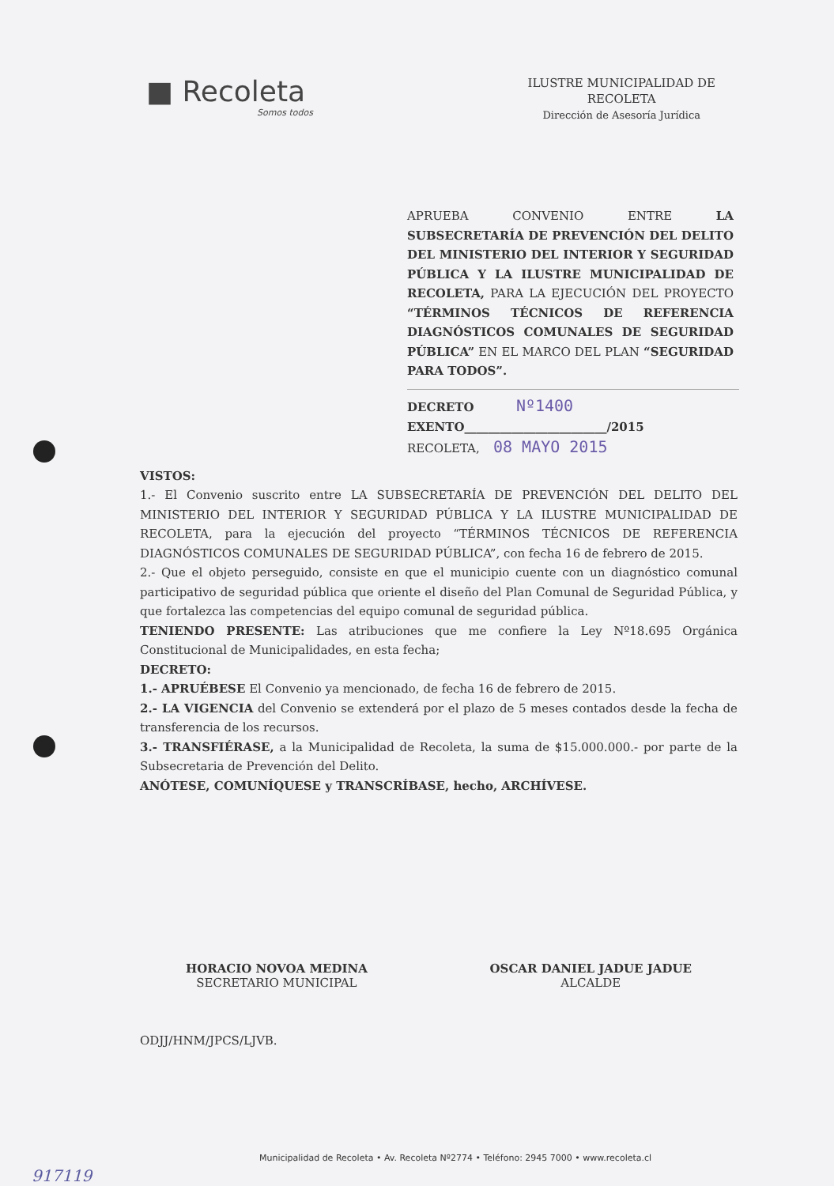■ Recoleta
Somos todos
ILUSTRE MUNICIPALIDAD DE
RECOLETA
Dirección de Asesoría Jurídica
APRUEBA CONVENIO ENTRE LA SUBSECRETARÍA DE PREVENCIÓN DEL DELITO DEL MINISTERIO DEL INTERIOR Y SEGURIDAD PÚBLICA Y LA ILUSTRE MUNICIPALIDAD DE RECOLETA, PARA LA EJECUCIÓN DEL PROYECTO “TÉRMINOS TÉCNICOS DE REFERENCIA DIAGNÓSTICOS COMUNALES DE SEGURIDAD PÚBLICA” EN EL MARCO DEL PLAN “SEGURIDAD PARA TODOS”.
DECRETO Nº1400
EXENTO________________________/2015
RECOLETA, 08 MAYO 2015
VISTOS:
1.- El Convenio suscrito entre LA SUBSECRETARÍA DE PREVENCIÓN DEL DELITO DEL MINISTERIO DEL INTERIOR Y SEGURIDAD PÚBLICA Y LA ILUSTRE MUNICIPALIDAD DE RECOLETA, para la ejecución del proyecto “TÉRMINOS TÉCNICOS DE REFERENCIA DIAGNÓSTICOS COMUNALES DE SEGURIDAD PÚBLICA”, con fecha 16 de febrero de 2015.
2.- Que el objeto perseguido, consiste en que el municipio cuente con un diagnóstico comunal participativo de seguridad pública que oriente el diseño del Plan Comunal de Seguridad Pública, y que fortalezca las competencias del equipo comunal de seguridad pública.
TENIENDO PRESENTE: Las atribuciones que me confiere la Ley Nº18.695 Orgánica Constitucional de Municipalidades, en esta fecha;
DECRETO:
1.- APRUÉBESE El Convenio ya mencionado, de fecha 16 de febrero de 2015.
2.- LA VIGENCIA del Convenio se extenderá por el plazo de 5 meses contados desde la fecha de transferencia de los recursos.
3.- TRANSFIÉRASE, a la Municipalidad de Recoleta, la suma de $15.000.000.- por parte de la Subsecretaria de Prevención del Delito.
ANÓTESE, COMUNÍQUESE y TRANSCRÍBASE, hecho, ARCHÍVESE.
HORACIO NOVOA MEDINA
SECRETARIO MUNICIPAL
OSCAR DANIEL JADUE JADUE
ALCALDE
ODJJ/HNM/JPCS/LJVB.
Municipalidad de Recoleta • Av. Recoleta Nº2774 • Teléfono: 2945 7000 • www.recoleta.cl
917119